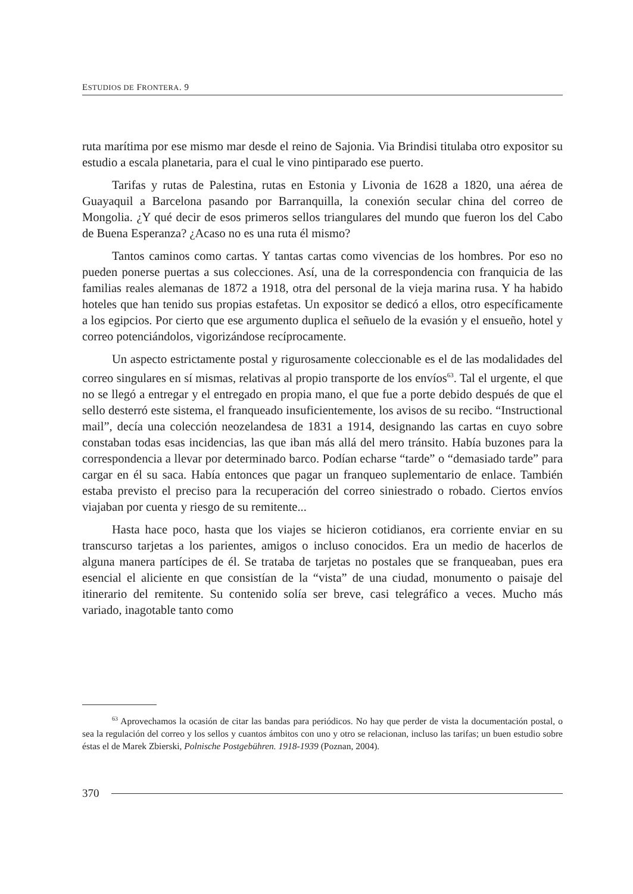ESTUDIOS DE FRONTERA. 9
ruta marítima por ese mismo mar desde el reino de Sajonia. Via Brindisi titulaba otro expositor su estudio a escala planetaria, para el cual le vino pintiparado ese puerto.
Tarifas y rutas de Palestina, rutas en Estonia y Livonia de 1628 a 1820, una aérea de Guayaquil a Barcelona pasando por Barranquilla, la conexión secular china del correo de Mongolia. ¿Y qué decir de esos primeros sellos triangulares del mundo que fueron los del Cabo de Buena Esperanza? ¿Acaso no es una ruta él mismo?
Tantos caminos como cartas. Y tantas cartas como vivencias de los hombres. Por eso no pueden ponerse puertas a sus colecciones. Así, una de la correspondencia con franquicia de las familias reales alemanas de 1872 a 1918, otra del personal de la vieja marina rusa. Y ha habido hoteles que han tenido sus propias estafetas. Un expositor se dedicó a ellos, otro específicamente a los egipcios. Por cierto que ese argumento duplica el señuelo de la evasión y el ensueño, hotel y correo potenciándolos, vigorizándose recíprocamente.
Un aspecto estrictamente postal y rigurosamente coleccionable es el de las modalidades del correo singulares en sí mismas, relativas al propio transporte de los envíos<sup>63</sup>. Tal el urgente, el que no se llegó a entregar y el entregado en propia mano, el que fue a porte debido después de que el sello desterró este sistema, el franqueado insuficientemente, los avisos de su recibo. “Instructional mail”, decía una colección neozelandesa de 1831 a 1914, designando las cartas en cuyo sobre constaban todas esas incidencias, las que iban más allá del mero tránsito. Había buzones para la correspondencia a llevar por determinado barco. Podían echarse “tarde” o “demasiado tarde” para cargar en él su saca. Había entonces que pagar un franqueo suplementario de enlace. También estaba previsto el preciso para la recuperación del correo siniestrado o robado. Ciertos envíos viajaban por cuenta y riesgo de su remitente...
Hasta hace poco, hasta que los viajes se hicieron cotidianos, era corriente enviar en su transcurso tarjetas a los parientes, amigos o incluso conocidos. Era un medio de hacerlos de alguna manera partícipes de él. Se trataba de tarjetas no postales que se franqueaban, pues era esencial el aliciente en que consistían de la “vista” de una ciudad, monumento o paisaje del itinerario del remitente. Su contenido solía ser breve, casi telegráfico a veces. Mucho más variado, inagotable tanto como
<sup>63</sup> Aprovechamos la ocasión de citar las bandas para periódicos. No hay que perder de vista la documentación postal, o sea la regulación del correo y los sellos y cuantos ámbitos con uno y otro se relacionan, incluso las tarifas; un buen estudio sobre éstas el de Marek Zbierski, Polnische Postgebühren. 1918-1939 (Poznan, 2004).
370